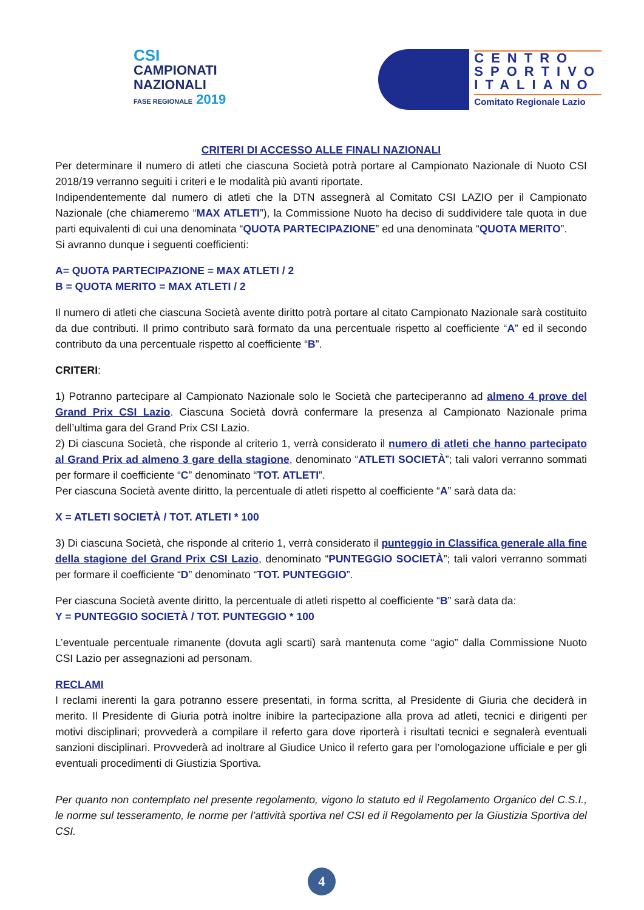CSI
CAMPIONATI
NAZIONALI
FASE REGIONALE 2019
CENTRO
SPORTIVO
ITALIANO
Comitato Regionale Lazio
CRITERI DI ACCESSO ALLE FINALI NAZIONALI
Per determinare il numero di atleti che ciascuna Società potrà portare al Campionato Nazionale di Nuoto CSI 2018/19 verranno seguiti i criteri e le modalità più avanti riportate.
Indipendentemente dal numero di atleti che la DTN assegnerà al Comitato CSI LAZIO per il Campionato Nazionale (che chiameremo “MAX ATLETI”), la Commissione Nuoto ha deciso di suddividere tale quota in due parti equivalenti di cui una denominata “QUOTA PARTECIPAZIONE” ed una denominata “QUOTA MERITO”.
Si avranno dunque i seguenti coefficienti:
A= QUOTA PARTECIPAZIONE = MAX ATLETI / 2
B = QUOTA MERITO = MAX ATLETI / 2
Il numero di atleti che ciascuna Società avente diritto potrà portare al citato Campionato Nazionale sarà costituito da due contributi. Il primo contributo sarà formato da una percentuale rispetto al coefficiente “A” ed il secondo contributo da una percentuale rispetto al coefficiente “B”.
CRITERI:
1) Potranno partecipare al Campionato Nazionale solo le Società che parteciperanno ad almeno 4 prove del Grand Prix CSI Lazio. Ciascuna Società dovrà confermare la presenza al Campionato Nazionale prima dell’ultima gara del Grand Prix CSI Lazio.
2) Di ciascuna Società, che risponde al criterio 1, verrà considerato il numero di atleti che hanno partecipato al Grand Prix ad almeno 3 gare della stagione, denominato “ATLETI SOCIETÀ”; tali valori verranno sommati per formare il coefficiente “C” denominato “TOT. ATLETI”.
Per ciascuna Società avente diritto, la percentuale di atleti rispetto al coefficiente “A” sarà data da:
X = ATLETI SOCIETÀ / TOT. ATLETI * 100
3) Di ciascuna Società, che risponde al criterio 1, verrà considerato il punteggio in Classifica generale alla fine della stagione del Grand Prix CSI Lazio, denominato “PUNTEGGIO SOCIETÀ”; tali valori verranno sommati per formare il coefficiente “D” denominato “TOT. PUNTEGGIO”.
Per ciascuna Società avente diritto, la percentuale di atleti rispetto al coefficiente “B” sarà data da:
Y = PUNTEGGIO SOCIETÀ / TOT. PUNTEGGIO * 100
L’eventuale percentuale rimanente (dovuta agli scarti) sarà mantenuta come “agio” dalla Commissione Nuoto CSI Lazio per assegnazioni ad personam.
RECLAMI
I reclami inerenti la gara potranno essere presentati, in forma scritta, al Presidente di Giuria che deciderà in merito. Il Presidente di Giuria potrà inoltre inibire la partecipazione alla prova ad atleti, tecnici e dirigenti per motivi disciplinari; provvederà a compilare il referto gara dove riporterà i risultati tecnici e segnalerà eventuali sanzioni disciplinari. Provvederà ad inoltrare al Giudice Unico il referto gara per l’omologazione ufficiale e per gli eventuali procedimenti di Giustizia Sportiva.
Per quanto non contemplato nel presente regolamento, vigono lo statuto ed il Regolamento Organico del C.S.I., le norme sul tesseramento, le norme per l’attività sportiva nel CSI ed il Regolamento per la Giustizia Sportiva del CSI.
4